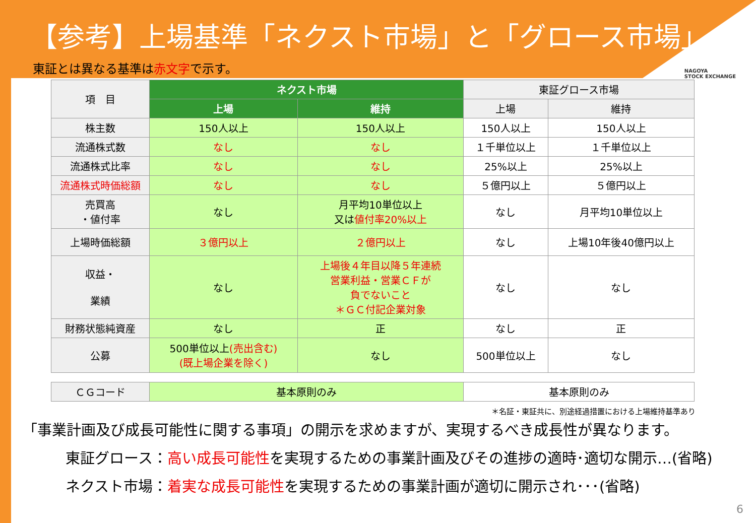【参考】上場基準「ネクスト市場」と「グロース市場」
NAGOYA
STOCK EXCHANGE
東証とは異なる基準は赤文字で示す。
| 項 目 | ネクスト市場 | | 東証グロース市場 | |
| --- | --- | --- | --- | --- |
| | 上場 | 維持 | 上場 | 維持 |
| 株主数 | 150人以上 | 150人以上 | 150人以上 | 150人以上 |
| 流通株式数 | なし | なし | １千単位以上 | １千単位以上 |
| 流通株式比率 | なし | なし | 25%以上 | 25%以上 |
| 流通株式時価総額 | なし | なし | ５億円以上 | ５億円以上 |
| 売買高 ・値付率 | なし | 月平均10単位以上 又は 値付率20%以上 | なし | 月平均10単位以上 |
| 上場時価総額 | ３億円以上 | ２億円以上 | なし | 上場10年後40億円以上 |
| 収益・ 業績 | なし | 上場後４年目以降５年連続 営業利益・営業ＣＦが 負でないこと ＊ＧＣ付記企業対象 | なし | なし |
| 財務状態純資産 | なし | 正 | なし | 正 |
| 公募 | 500単位以上 (売出含む) (既上場企業を除く) | なし | 500単位以上 | なし |
| ＣＧコード | 基本原則のみ | | 基本原則のみ | |
＊名証・東証共に、別途経過措置における上場維持基準あり
「事業計画及び成長可能性に関する事項」の開示を求めますが、実現するべき成長性が異なります。
東証グロース：高い成長可能性を実現するための事業計画及びその進捗の適時･適切な開示…(省略)
ネクスト市場：着実な成長可能性を実現するための事業計画が適切に開示され･･･(省略)
6